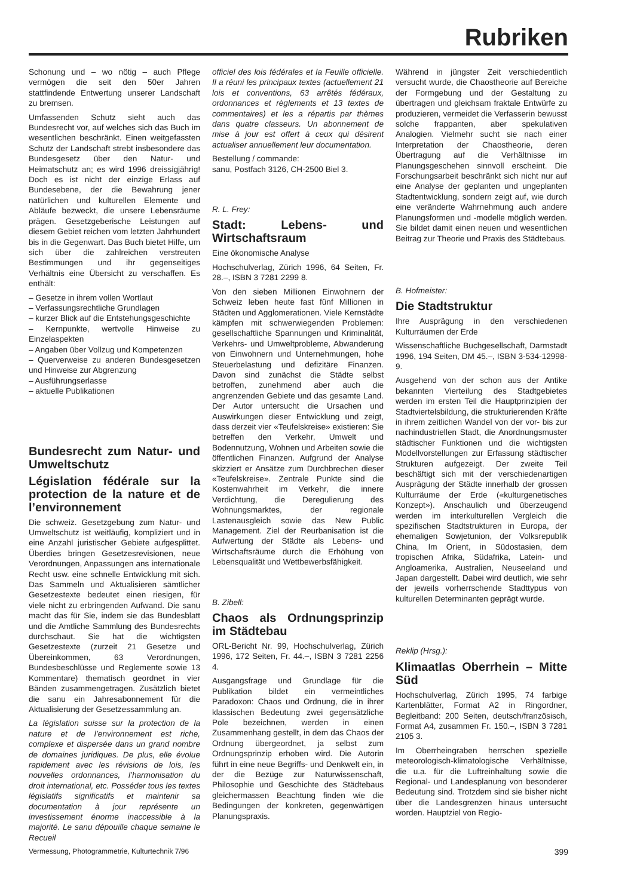Rubriken
Schonung und – wo nötig – auch Pflege vermögen die seit den 50er Jahren stattfindende Entwertung unserer Landschaft zu bremsen.
Umfassenden Schutz sieht auch das Bundesrecht vor, auf welches sich das Buch im wesentlichen beschränkt. Einen weitgefassten Schutz der Landschaft strebt insbesondere das Bundesgesetz über den Natur- und Heimatschutz an; es wird 1996 dreissigjährig! Doch es ist nicht der einzige Erlass auf Bundesebene, der die Bewahrung jener natürlichen und kulturellen Elemente und Abläufe bezweckt, die unsere Lebensräume prägen. Gesetzgeberische Leistungen auf diesem Gebiet reichen vom letzten Jahrhundert bis in die Gegenwart. Das Buch bietet Hilfe, um sich über die zahlreichen verstreuten Bestimmungen und ihr gegenseitiges Verhältnis eine Übersicht zu verschaffen. Es enthält:
– Gesetze in ihrem vollen Wortlaut
– Verfassungsrechtliche Grundlagen
– kurzer Blick auf die Entstehungsgeschichte
– Kernpunkte, wertvolle Hinweise zu Einzelaspekten
– Angaben über Vollzug und Kompetenzen
– Querverweise zu anderen Bundesgesetzen und Hinweise zur Abgrenzung
– Ausführungserlasse
– aktuelle Publikationen
Bundesrecht zum Natur- und Umweltschutz
Législation fédérale sur la protection de la nature et de l’environnement
Die schweiz. Gesetzgebung zum Natur- und Umweltschutz ist weitläufig, kompliziert und in eine Anzahl juristischer Gebiete aufgesplittet. Überdies bringen Gesetzesrevisionen, neue Verordnungen, Anpassungen ans internationale Recht usw. eine schnelle Entwicklung mit sich. Das Sammeln und Aktualisieren sämtlicher Gesetzestexte bedeutet einen riesigen, für viele nicht zu erbringenden Aufwand. Die sanu macht das für Sie, indem sie das Bundesblatt und die Amtliche Sammlung des Bundesrechts durchschaut. Sie hat die wichtigsten Gesetzestexte (zurzeit 21 Gesetze und Übereinkommen, 63 Verordnungen, Bundesbeschlüsse und Reglemente sowie 13 Kommentare) thematisch geordnet in vier Bänden zusammengetragen. Zusätzlich bietet die sanu ein Jahresabonnement für die Aktualisierung der Gesetzessammlung an.
La législation suisse sur la protection de la nature et de l’environnement est riche, complexe et dispersée dans un grand nombre de domaines juridiques. De plus, elle évolue rapidement avec les révisions de lois, les nouvelles ordonnances, l’harmonisation du droit international, etc. Posséder tous les textes législatifs significatifs et maintenir sa documentation à jour représente un investissement énorme inaccessible à la majorité. Le sanu dépouille chaque semaine le Recueil
officiel des lois fédérales et la Feuille officielle. Il a réuni les principaux textes (actuellement 21 lois et conventions, 63 arrêtés fédéraux, ordonnances et règlements et 13 textes de commentaires) et les a répartis par thèmes dans quatre classeurs. Un abonnement de mise à jour est offert à ceux qui désirent actualiser annuellement leur documentation.
Bestellung / commande:
sanu, Postfach 3126, CH-2500 Biel 3.
R. L. Frey:
Stadt: Lebens- und Wirtschaftsraum
Eine ökonomische Analyse
Hochschulverlag, Zürich 1996, 64 Seiten, Fr. 28.–, ISBN 3 7281 2299 8.
Von den sieben Millionen Einwohnern der Schweiz leben heute fast fünf Millionen in Städten und Agglomerationen. Viele Kernstädte kämpfen mit schwerwiegenden Problemen: gesellschaftliche Spannungen und Kriminalität, Verkehrs- und Umweltprobleme, Abwanderung von Einwohnern und Unternehmungen, hohe Steuerbelastung und defizitäre Finanzen. Davon sind zunächst die Städte selbst betroffen, zunehmend aber auch die angrenzenden Gebiete und das gesamte Land. Der Autor untersucht die Ursachen und Auswirkungen dieser Entwicklung und zeigt, dass derzeit vier «Teufelskreise» existieren: Sie betreffen den Verkehr, Umwelt und Bodennutzung, Wohnen und Arbeiten sowie die öffentlichen Finanzen. Aufgrund der Analyse skizziert er Ansätze zum Durchbrechen dieser «Teufelskreise». Zentrale Punkte sind die Kostenwahrheit im Verkehr, die innere Verdichtung, die Deregulierung des Wohnungsmarktes, der regionale Lastenausgleich sowie das New Public Management. Ziel der Reurbanisation ist die Aufwertung der Städte als Lebens- und Wirtschaftsräume durch die Erhöhung von Lebensqualität und Wettbewerbsfähigkeit.
B. Zibell:
Chaos als Ordnungsprinzip im Städtebau
ORL-Bericht Nr. 99, Hochschulverlag, Zürich 1996, 172 Seiten, Fr. 44.–, ISBN 3 7281 2256 4.
Ausgangsfrage und Grundlage für die Publikation bildet ein vermeintliches Paradoxon: Chaos und Ordnung, die in ihrer klassischen Bedeutung zwei gegensätzliche Pole bezeichnen, werden in einen Zusammenhang gestellt, in dem das Chaos der Ordnung übergeordnet, ja selbst zum Ordnungsprinzip erhoben wird. Die Autorin führt in eine neue Begriffs- und Denkwelt ein, in der die Bezüge zur Naturwissenschaft, Philosophie und Geschichte des Städtebaus gleichermassen Beachtung finden wie die Bedingungen der konkreten, gegenwärtigen Planungspraxis.
Während in jüngster Zeit verschiedentlich versucht wurde, die Chaostheorie auf Bereiche der Formgebung und der Gestaltung zu übertragen und gleichsam fraktale Entwürfe zu produzieren, vermeidet die Verfasserin bewusst solche frappanten, aber spekulativen Analogien. Vielmehr sucht sie nach einer Interpretation der Chaostheorie, deren Übertragung auf die Verhältnisse im Planungsgeschehen sinnvoll erscheint. Die Forschungsarbeit beschränkt sich nicht nur auf eine Analyse der geplanten und ungeplanten Stadtentwicklung, sondern zeigt auf, wie durch eine veränderte Wahrnehmung auch andere Planungsformen und -modelle möglich werden. Sie bildet damit einen neuen und wesentlichen Beitrag zur Theorie und Praxis des Städtebaus.
B. Hofmeister:
Die Stadtstruktur
Ihre Ausprägung in den verschiedenen Kulturräumen der Erde
Wissenschaftliche Buchgesellschaft, Darmstadt 1996, 194 Seiten, DM 45.–, ISBN 3-534-12998-9.
Ausgehend von der schon aus der Antike bekannten Vierteilung des Stadtgebietes werden im ersten Teil die Hauptprinzipien der Stadtviertelsbildung, die strukturierenden Kräfte in ihrem zeitlichen Wandel von der vor- bis zur nachindustriellen Stadt, die Anordnungsmuster städtischer Funktionen und die wichtigsten Modellvorstellungen zur Erfassung städtischer Strukturen aufgezeigt. Der zweite Teil beschäftigt sich mit der verschiedenartigen Ausprägung der Städte innerhalb der grossen Kulturräume der Erde («kulturgenetisches Konzept»). Anschaulich und überzeugend werden im interkulturellen Vergleich die spezifischen Stadtstrukturen in Europa, der ehemaligen Sowjetunion, der Volksrepublik China, Im Orient, in Südostasien, dem tropischen Afrika, Südafrika, Latein- und Angloamerika, Australien, Neuseeland und Japan dargestellt. Dabei wird deutlich, wie sehr der jeweils vorherrschende Stadttypus von kulturellen Determinanten geprägt wurde.
Reklip (Hrsg.):
Klimaatlas Oberrhein – Mitte Süd
Hochschulverlag, Zürich 1995, 74 farbige Kartenblätter, Format A2 in Ringordner, Begleitband: 200 Seiten, deutsch/französisch, Format A4, zusammen Fr. 150.–, ISBN 3 7281 2105 3.
Im Oberrheingraben herrschen spezielle meteorologisch-klimatologische Verhältnisse, die u.a. für die Luftreinhaltung sowie die Regional- und Landesplanung von besonderer Bedeutung sind. Trotzdem sind sie bisher nicht über die Landesgrenzen hinaus untersucht worden. Hauptziel von Regio-
Vermessung, Photogrammetrie, Kulturtechnik 7/96 399